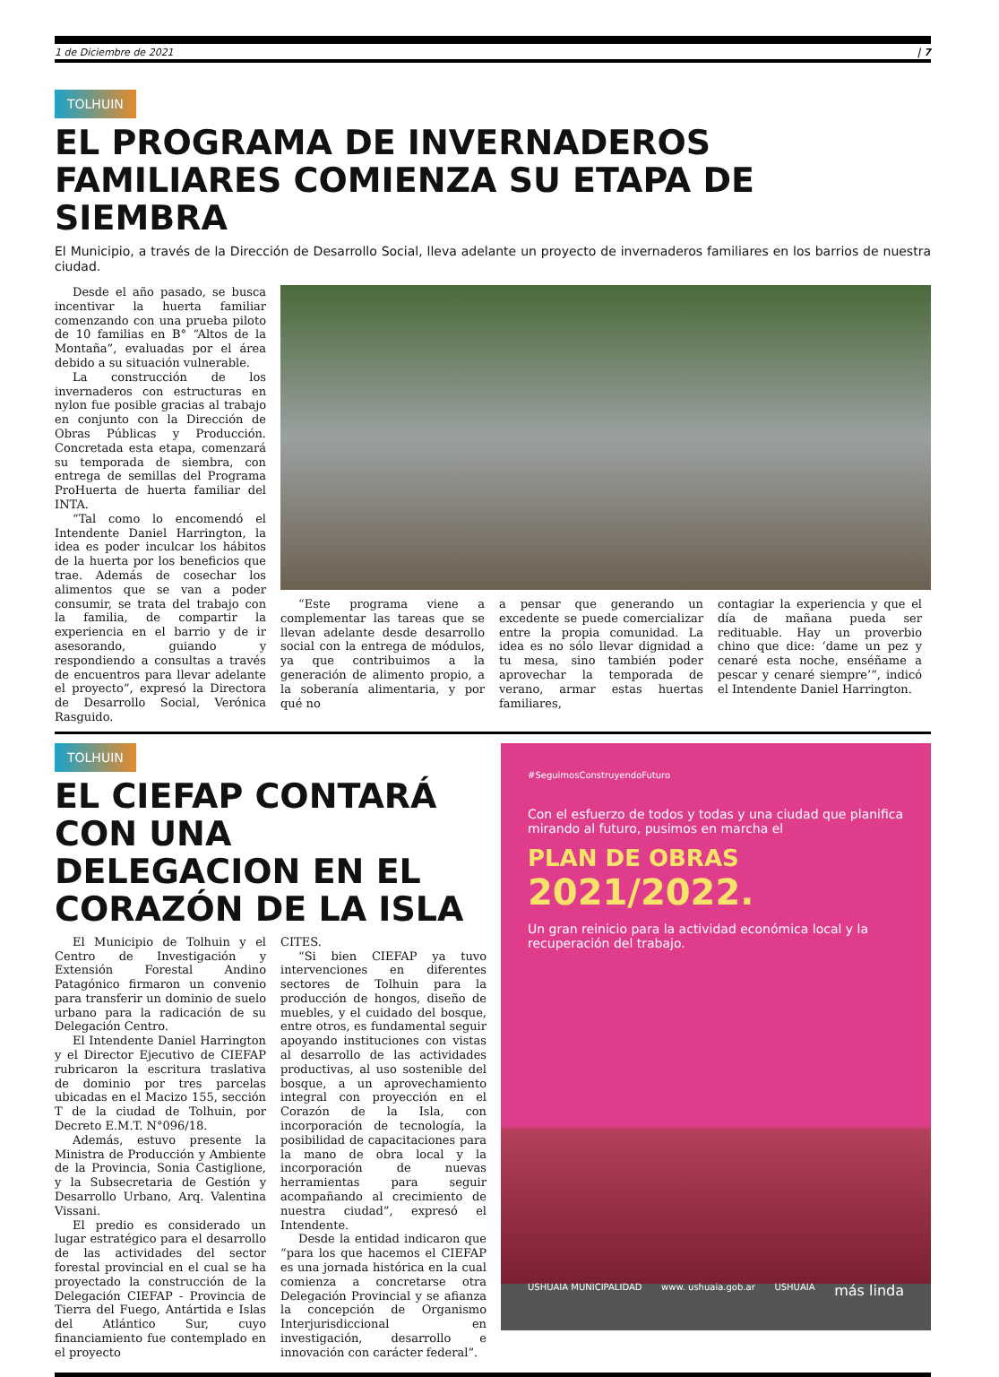1 de Diciembre de 2021 | 7
TOLHUIN
EL PROGRAMA DE INVERNADEROS FAMILIARES COMIENZA SU ETAPA DE SIEMBRA
El Municipio, a través de la Dirección de Desarrollo Social, lleva adelante un proyecto de invernaderos familiares en los barrios de nuestra ciudad.
Desde el año pasado, se busca incentivar la huerta familiar comenzando con una prueba piloto de 10 familias en B° “Altos de la Montaña”, evaluadas por el área debido a su situación vulnerable.
La construcción de los invernaderos con estructuras en nylon fue posible gracias al trabajo en conjunto con la Dirección de Obras Públicas y Producción. Concretada esta etapa, comenzará su temporada de siembra, con entrega de semillas del Programa ProHuerta de huerta familiar del INTA.
“Tal como lo encomendó el Intendente Daniel Harrington, la idea es poder inculcar los hábitos de la huerta por los beneficios que trae. Además de cosechar los alimentos que se van a poder consumir, se trata del trabajo con la familia, de compartir la experiencia en el barrio y de ir asesorando, guiando y respondiendo a consultas a través de encuentros para llevar adelante el proyecto”, expresó la Directora de Desarrollo Social, Verónica Rasguido.
“Este programa viene a complementar las tareas que se llevan adelante desde desarrollo social con la entrega de módulos, ya que contribuimos a la generación de alimento propio, a la soberanía alimentaria, y por qué no
a pensar que generando un excedente se puede comercializar entre la propia comunidad. La idea es no sólo llevar dignidad a tu mesa, sino también poder aprovechar la temporada de verano, armar estas huertas familiares,
contagiar la experiencia y que el día de mañana pueda ser redituable. Hay un proverbio chino que dice: ‘dame un pez y cenaré esta noche, enséñame a pescar y cenaré siempre’”, indicó el Intendente Daniel Harrington.
TOLHUIN
EL CIEFAP CONTARÁ CON UNA DELEGACION EN EL CORAZÓN DE LA ISLA
El Municipio de Tolhuin y el Centro de Investigación y Extensión Forestal Andino Patagónico firmaron un convenio para transferir un dominio de suelo urbano para la radicación de su Delegación Centro.
El Intendente Daniel Harrington y el Director Ejecutivo de CIEFAP rubricaron la escritura traslativa de dominio por tres parcelas ubicadas en el Macizo 155, sección T de la ciudad de Tolhuin, por Decreto E.M.T. N°096/18.
Además, estuvo presente la Ministra de Producción y Ambiente de la Provincia, Sonia Castiglione, y la Subsecretaria de Gestión y Desarrollo Urbano, Arq. Valentina Vissani.
El predio es considerado un lugar estratégico para el desarrollo de las actividades del sector forestal provincial en el cual se ha proyectado la construcción de la Delegación CIEFAP - Provincia de Tierra del Fuego, Antártida e Islas del Atlántico Sur, cuyo financiamiento fue contemplado en el proyecto
CITES.
“Si bien CIEFAP ya tuvo intervenciones en diferentes sectores de Tolhuin para la producción de hongos, diseño de muebles, y el cuidado del bosque, entre otros, es fundamental seguir apoyando instituciones con vistas al desarrollo de las actividades productivas, al uso sostenible del bosque, a un aprovechamiento integral con proyección en el Corazón de la Isla, con incorporación de tecnología, la posibilidad de capacitaciones para la mano de obra local y la incorporación de nuevas herramientas para seguir acompañando al crecimiento de nuestra ciudad”, expresó el Intendente.
Desde la entidad indicaron que “para los que hacemos el CIEFAP es una jornada histórica en la cual comienza a concretarse otra Delegación Provincial y se afianza la concepción de Organismo Interjurisdiccional en investigación, desarrollo e innovación con carácter federal”.
#SeguimosConstruyendoFuturo
Con el esfuerzo de todos y todas y una ciudad que planifica mirando al futuro, pusimos en marcha el
PLAN DE OBRAS
2021/2022.
Un gran reinicio para la actividad económica local y la recuperación del trabajo.
USHUAIA MUNICIPALIDAD www. ushuaia.gob.ar USHUAIA más linda